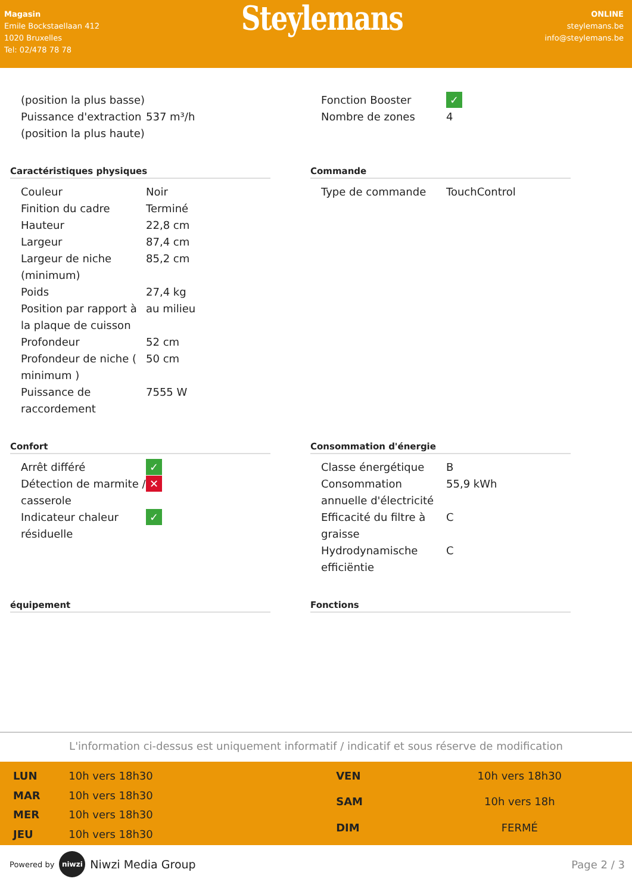Magasin
Emile Bockstaellaan 412
1020 Bruxelles
Tel: 02/478 78 78
Steylemans
ONLINE
steylemans.be
info@steylemans.be
| (position la plus basse) | |
| Puissance d'extraction (position la plus haute) | 537 m³/h |
| Fonction Booster | ✓ |
| Nombre de zones | 4 |
Caractéristiques physiques
| Couleur | Noir |
| Finition du cadre | Terminé |
| Hauteur | 22,8 cm |
| Largeur | 87,4 cm |
| Largeur de niche (minimum) | 85,2 cm |
| Poids | 27,4 kg |
| Position par rapport à la plaque de cuisson | au milieu |
| Profondeur | 52 cm |
| Profondeur de niche ( minimum ) | 50 cm |
| Puissance de raccordement | 7555 W |
Commande
| Type de commande | TouchControl |
Confort
| Arrêt différé | ✓ |
| Détection de marmite / casserole | ✕ |
| Indicateur chaleur résiduelle | ✓ |
Consommation d'énergie
| Classe énergétique | B |
| Consommation annuelle d'électricité | 55,9 kWh |
| Efficacité du filtre à graisse | C |
| Hydrodynamische efficiëntie | C |
équipement Fonctions
L'information ci-dessus est uniquement informatif / indicatif et sous réserve de modification
| LUN | 10h vers 18h30 |
| MAR | 10h vers 18h30 |
| MER | 10h vers 18h30 |
| JEU | 10h vers 18h30 |
| VEN | 10h vers 18h30 |
| SAM | 10h vers 18h |
| DIM | FERMÉ |
Powered by niwzi Niwzi Media Group
Page 2 / 3